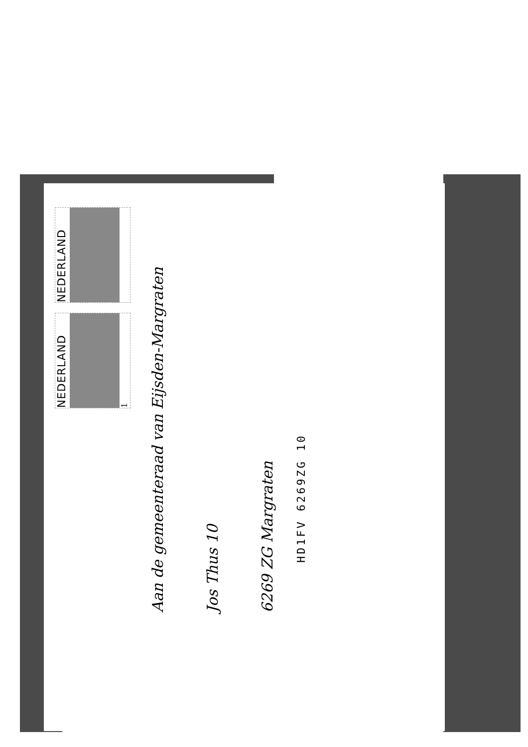NEDERLAND
1
NEDERLAND
Aan de gemeenteraad van Eijsden-Margraten
Jos Thus 10
6269 ZG Margraten
HD1FV 6269ZG 10